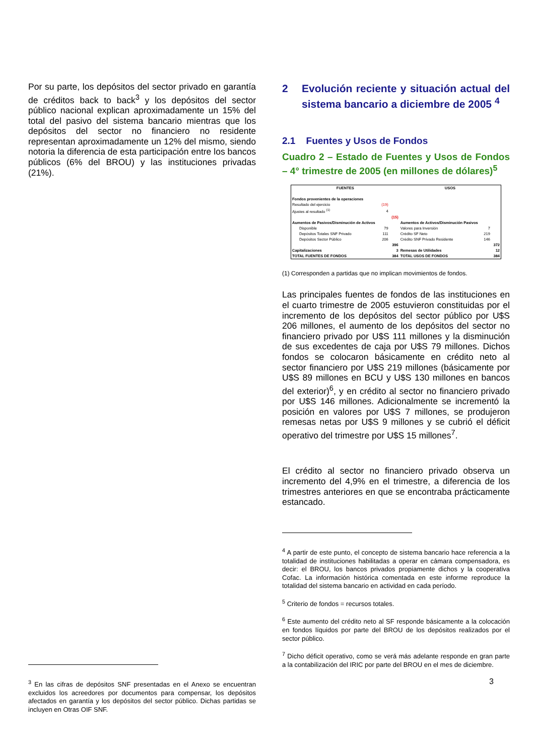Por su parte, los depósitos del sector privado en garantía de créditos back to back<sup>3</sup> y los depósitos del sector público nacional explican aproximadamente un 15% del total del pasivo del sistema bancario mientras que los depósitos del sector no financiero no residente representan aproximadamente un 12% del mismo, siendo notoria la diferencia de esta participación entre los bancos públicos (6% del BROU) y las instituciones privadas (21%).
<sup>3</sup> En las cifras de depósitos SNF presentadas en el Anexo se encuentran excluidos los acreedores por documentos para compensar, los depósitos afectados en garantía y los depósitos del sector público. Dichas partidas se incluyen en Otras OIF SNF.
2 Evolución reciente y situación actual del sistema bancario a diciembre de 2005 <sup>4</sup>
2.1 Fuentes y Usos de Fondos
Cuadro 2 – Estado de Fuentes y Usos de Fondos – 4° trimestre de 2005 (en millones de dólares)<sup>5</sup>
| FUENTES | | | USOS | | |
| --- | --- | --- | --- | --- | --- |
| Fondos provenientes de la operaciones | | | | | |
| Resultado del ejercicio | (19) | | | | |
| Ajustes al resultado <sup>(1)</sup> | 4 | | | | |
| | | (15) | | | |
| Aumentos de Pasivos/Disminución de Activos | | | Aumentos de Activos/Disminución Pasivos | | |
| Disponible | 79 | | Valores para Inversión | 7 | |
| Depósitos Totales SNF Privado | 111 | | Crédito SF Neto | 219 | |
| Depósitos Sector Público | 206 | | Crédito SNF Privado Residente | 146 | |
| | | 396 | | | 372 |
| Capitalizaciones | | 3 | Remesas de Utilidades | | 12 |
| TOTAL FUENTES DE FONDOS | | 384 | TOTAL USOS DE FONDOS | | 384 |
(1) Corresponden a partidas que no implican movimientos de fondos.
Las principales fuentes de fondos de las instituciones en el cuarto trimestre de 2005 estuvieron constituidas por el incremento de los depósitos del sector público por U$S 206 millones, el aumento de los depósitos del sector no financiero privado por U$S 111 millones y la disminución de sus excedentes de caja por U$S 79 millones. Dichos fondos se colocaron básicamente en crédito neto al sector financiero por U$S 219 millones (básicamente por U$S 89 millones en BCU y U$S 130 millones en bancos del exterior)<sup>6</sup>, y en crédito al sector no financiero privado por U$S 146 millones. Adicionalmente se incrementó la posición en valores por U$S 7 millones, se produjeron remesas netas por U$S 9 millones y se cubrió el déficit operativo del trimestre por U$S 15 millones<sup>7</sup>.
El crédito al sector no financiero privado observa un incremento del 4,9% en el trimestre, a diferencia de los trimestres anteriores en que se encontraba prácticamente estancado.
<sup>4</sup> A partir de este punto, el concepto de sistema bancario hace referencia a la totalidad de instituciones habilitadas a operar en cámara compensadora, es decir: el BROU, los bancos privados propiamente dichos y la cooperativa Cofac. La información histórica comentada en este informe reproduce la totalidad del sistema bancario en actividad en cada período.
<sup>5</sup> Criterio de fondos = recursos totales.
<sup>6</sup> Este aumento del crédito neto al SF responde básicamente a la colocación en fondos líquidos por parte del BROU de los depósitos realizados por el sector público.
<sup>7</sup> Dicho déficit operativo, como se verá más adelante responde en gran parte a la contabilización del IRIC por parte del BROU en el mes de diciembre.
3